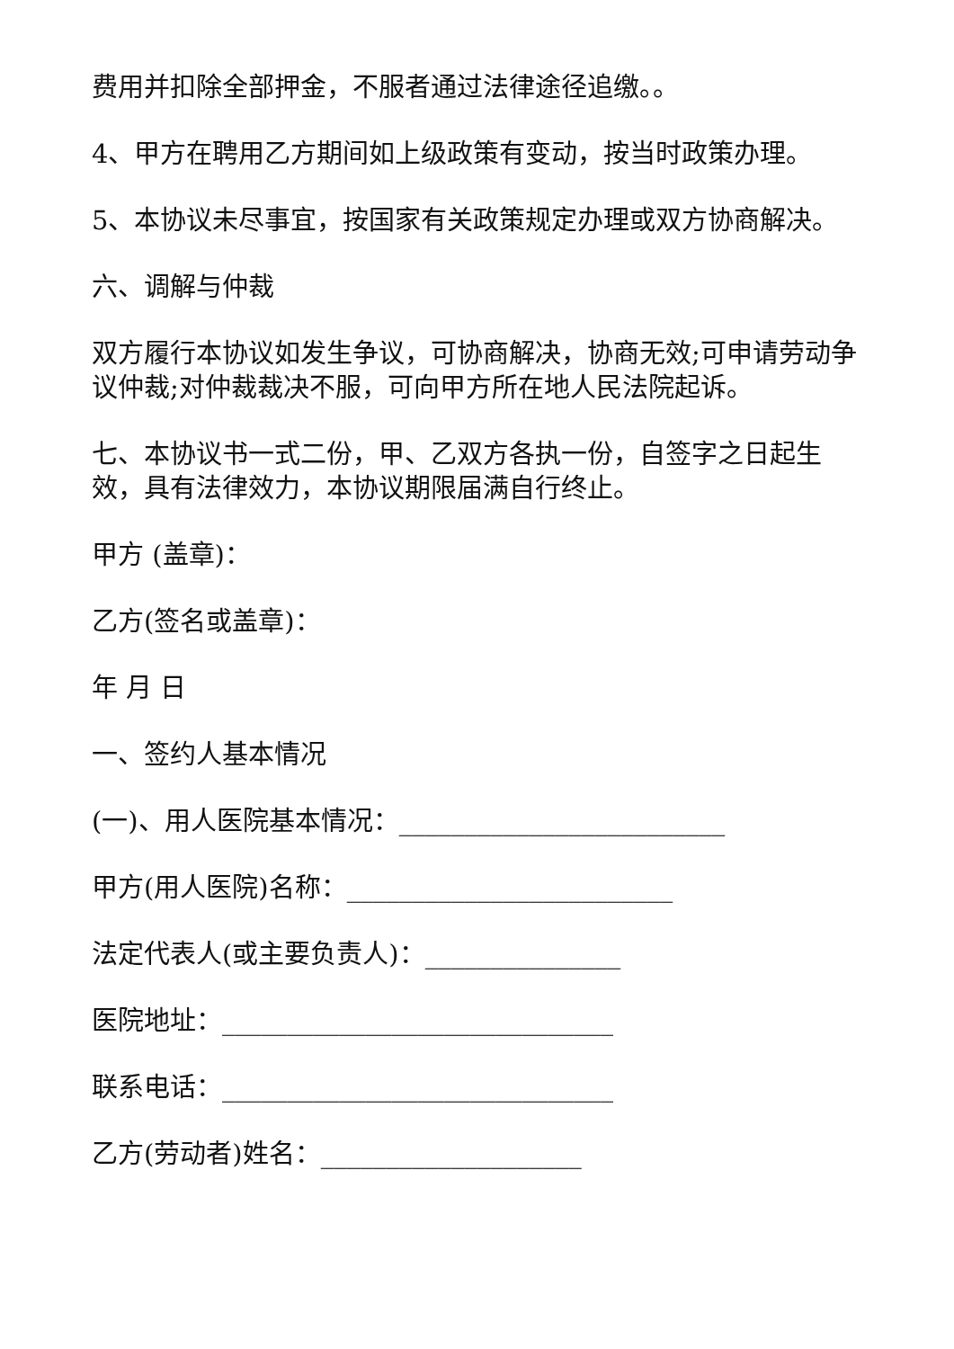费用并扣除全部押金，不服者通过法律途径追缴。。
4、甲方在聘用乙方期间如上级政策有变动，按当时政策办理。
5、本协议未尽事宜，按国家有关政策规定办理或双方协商解决。
六、调解与仲裁
双方履行本协议如发生争议，可协商解决，协商无效;可申请劳动争议仲裁;对仲裁裁决不服，可向甲方所在地人民法院起诉。
七、本协议书一式二份，甲、乙双方各执一份，自签字之日起生效，具有法律效力，本协议期限届满自行终止。
甲方 (盖章)：
乙方(签名或盖章)：
年 月 日
一、签约人基本情况
(一)、用人医院基本情况：_________________________
甲方(用人医院)名称：_________________________
法定代表人(或主要负责人)：_______________
医院地址：______________________________
联系电话：______________________________
乙方(劳动者)姓名：____________________